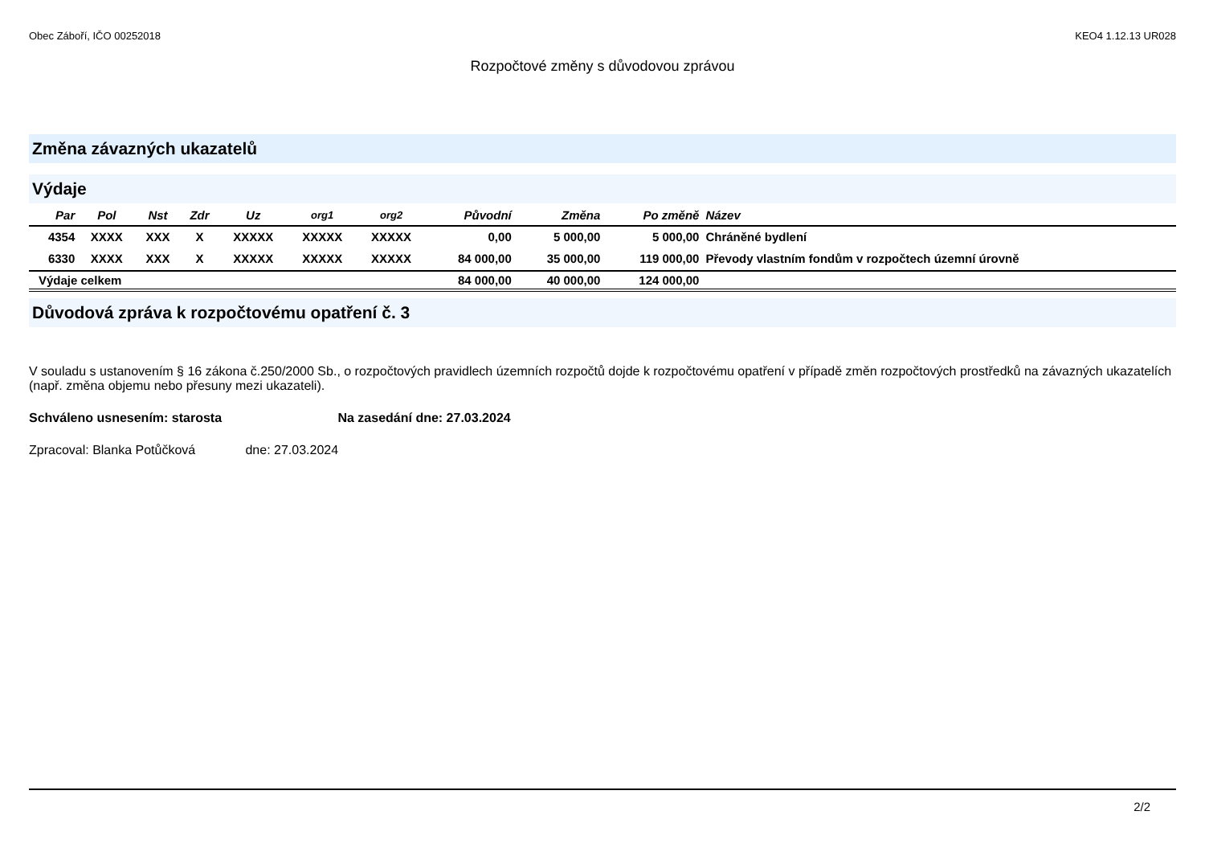Obec Záboří, IČO 00252018 KEO4 1.12.13 UR028
Rozpočtové změny s důvodovou zprávou
Změna závazných ukazatelů
Výdaje
| Par | Pol | Nst | Zdr | Uz | org1 | org2 | Původní | Změna | Po změně | Název |
| --- | --- | --- | --- | --- | --- | --- | --- | --- | --- | --- |
| 4354 | XXXX | XXX | X | XXXXX | XXXXX | XXXXX | 0,00 | 5 000,00 | 5 000,00 | Chráněné bydlení |
| 6330 | XXXX | XXX | X | XXXXX | XXXXX | XXXXX | 84 000,00 | 35 000,00 | 119 000,00 | Převody vlastním fondům v rozpočtech územní úrovně |
| Výdaje celkem | | | | | | | 84 000,00 | 40 000,00 | 124 000,00 | |
Důvodová zpráva k rozpočtovému opatření č. 3
V souladu s ustanovením § 16 zákona č.250/2000 Sb., o rozpočtových pravidlech územních rozpočtů dojde k rozpočtovému opatření v případě změn rozpočtových prostředků na závazných ukazatelích (např. změna objemu nebo přesuny mezi ukazateli).
Schváleno usnesením: starosta Na zasedání dne: 27.03.2024
Zpracoval: Blanka Potůčková dne: 27.03.2024
2/2